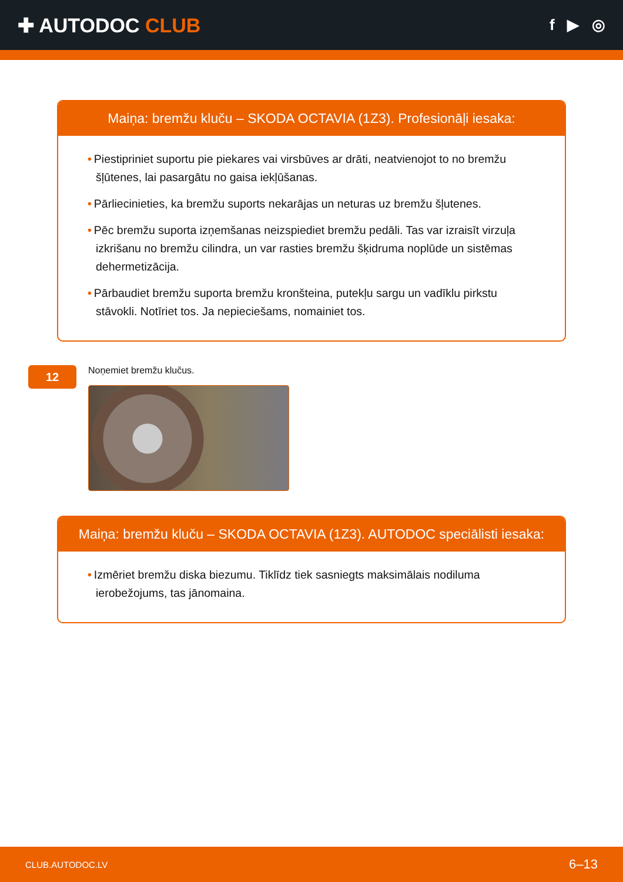✚ AUTODOC CLUB
f ▶ ◎
Maiņa: bremžu kluču – SKODA OCTAVIA (1Z3). Profesionāļi iesaka:
• Piestipriniet suportu pie piekares vai virsbūves ar drāti, neatvienojot to no bremžu šļūtenes, lai pasargātu no gaisa iekļūšanas.
• Pārliecinieties, ka bremžu suports nekarājas un neturas uz bremžu šļutenes.
• Pēc bremžu suporta izņemšanas neizspiediet bremžu pedāli. Tas var izraisīt virzuļa izkrišanu no bremžu cilindra, un var rasties bremžu šķidruma noplūde un sistēmas dehermetizācija.
• Pārbaudiet bremžu suporta bremžu kronšteina, putekļu sargu un vadīklu pirkstu stāvokli. Notīriet tos. Ja nepieciešams, nomainiet tos.
12
Noņemiet bremžu klučus.
Maiņa: bremžu kluču – SKODA OCTAVIA (1Z3). AUTODOC speciālisti iesaka:
• Izmēriet bremžu diska biezumu. Tiklīdz tiek sasniegts maksimālais nodiluma ierobežojums, tas jānomaina.
CLUB.AUTODOC.LV 6–13